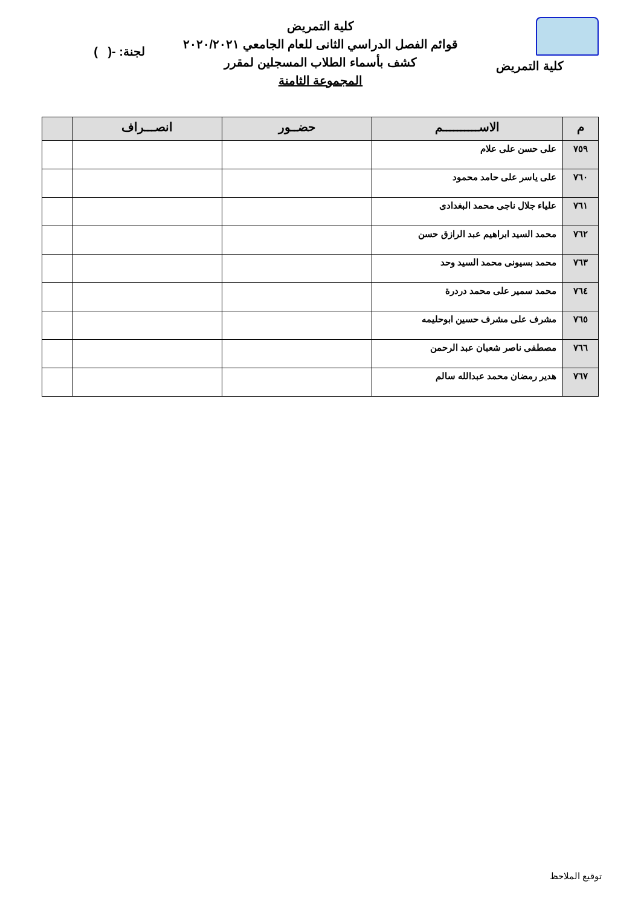كلية التمريض
كلية التمريض
قوائم الفصل الدراسي الثانى للعام الجامعي ٢٠٢٠/٢٠٢١
كشف بأسماء الطلاب المسجلين لمقرر
المجموعة الثامنة
لجنة: -( )
| م | الاســــــــــم | حضــور | انصـــراف | |
| --- | --- | --- | --- | --- |
| ٧٥٩ | على حسن على علام | | | |
| ٧٦٠ | على ياسر على حامد محمود | | | |
| ٧٦١ | علياء جلال ناجى محمد البغدادى | | | |
| ٧٦٢ | محمد السيد ابراهيم عبد الرازق حسن | | | |
| ٧٦٣ | محمد بسيونى محمد السيد وحد | | | |
| ٧٦٤ | محمد سمير على محمد دردرة | | | |
| ٧٦٥ | مشرف على مشرف حسين ابوحليمه | | | |
| ٧٦٦ | مصطفى ناصر شعبان عبد الرحمن | | | |
| ٧٦٧ | هدير رمضان محمد عبدالله سالم | | | |
توقيع الملاحظ